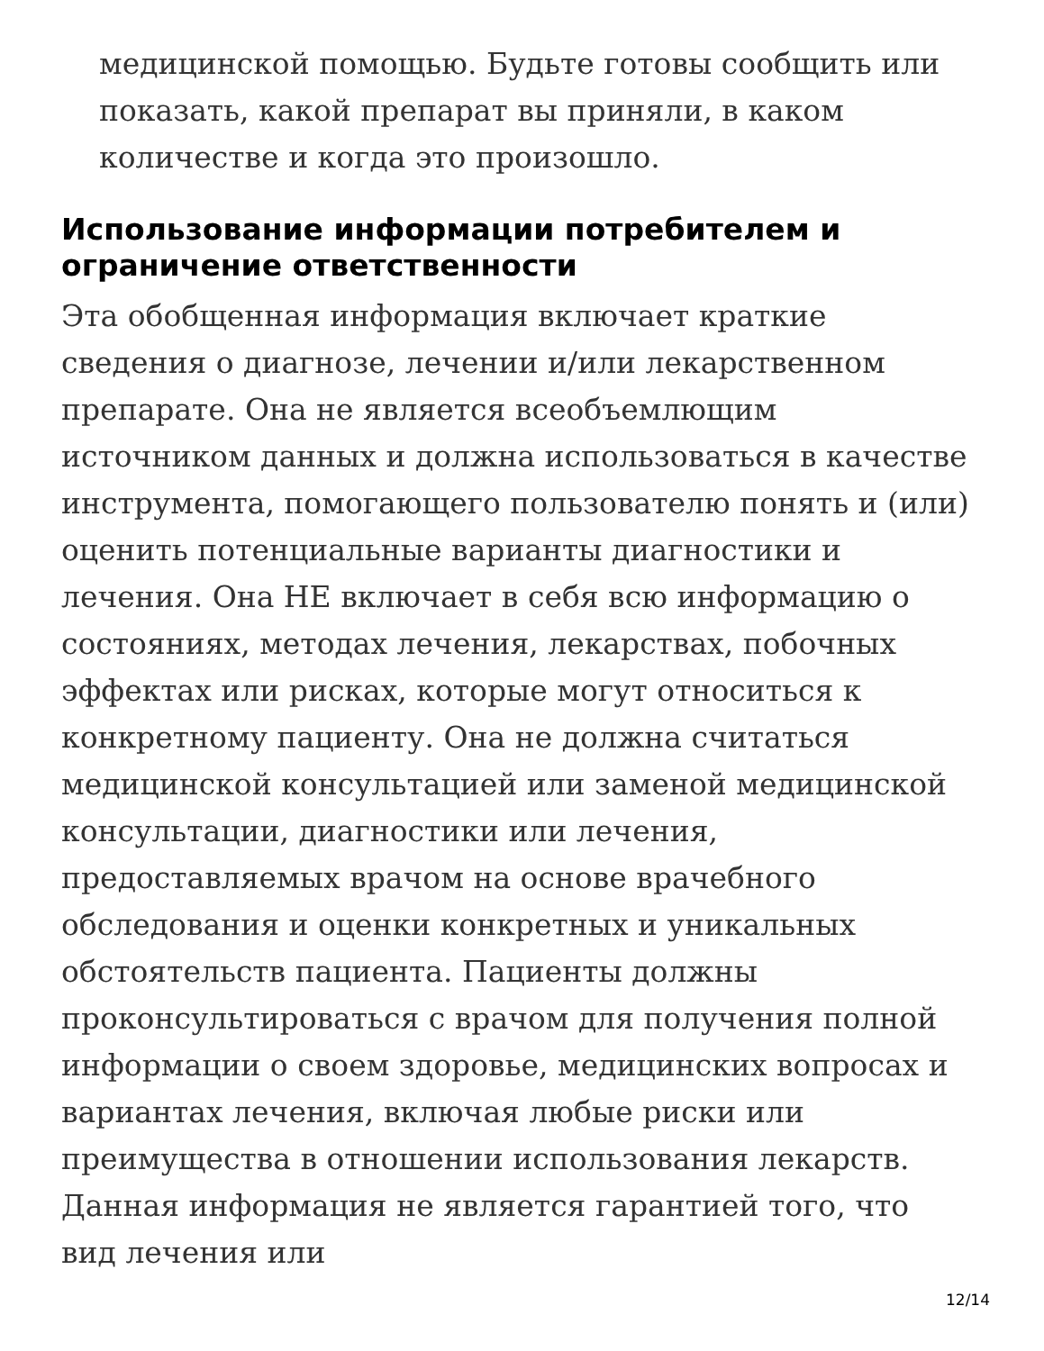медицинской помощью. Будьте готовы сообщить или показать, какой препарат вы приняли, в каком количестве и когда это произошло.
Использование информации потребителем и ограничение ответственности
Эта обобщенная информация включает краткие сведения о диагнозе, лечении и/или лекарственном препарате. Она не является всеобъемлющим источником данных и должна использоваться в качестве инструмента, помогающего пользователю понять и (или) оценить потенциальные варианты диагностики и лечения. Она НЕ включает в себя всю информацию о состояниях, методах лечения, лекарствах, побочных эффектах или рисках, которые могут относиться к конкретному пациенту. Она не должна считаться медицинской консультацией или заменой медицинской консультации, диагностики или лечения, предоставляемых врачом на основе врачебного обследования и оценки конкретных и уникальных обстоятельств пациента. Пациенты должны проконсультироваться с врачом для получения полной информации о своем здоровье, медицинских вопросах и вариантах лечения, включая любые риски или преимущества в отношении использования лекарств. Данная информация не является гарантией того, что вид лечения или
12/14